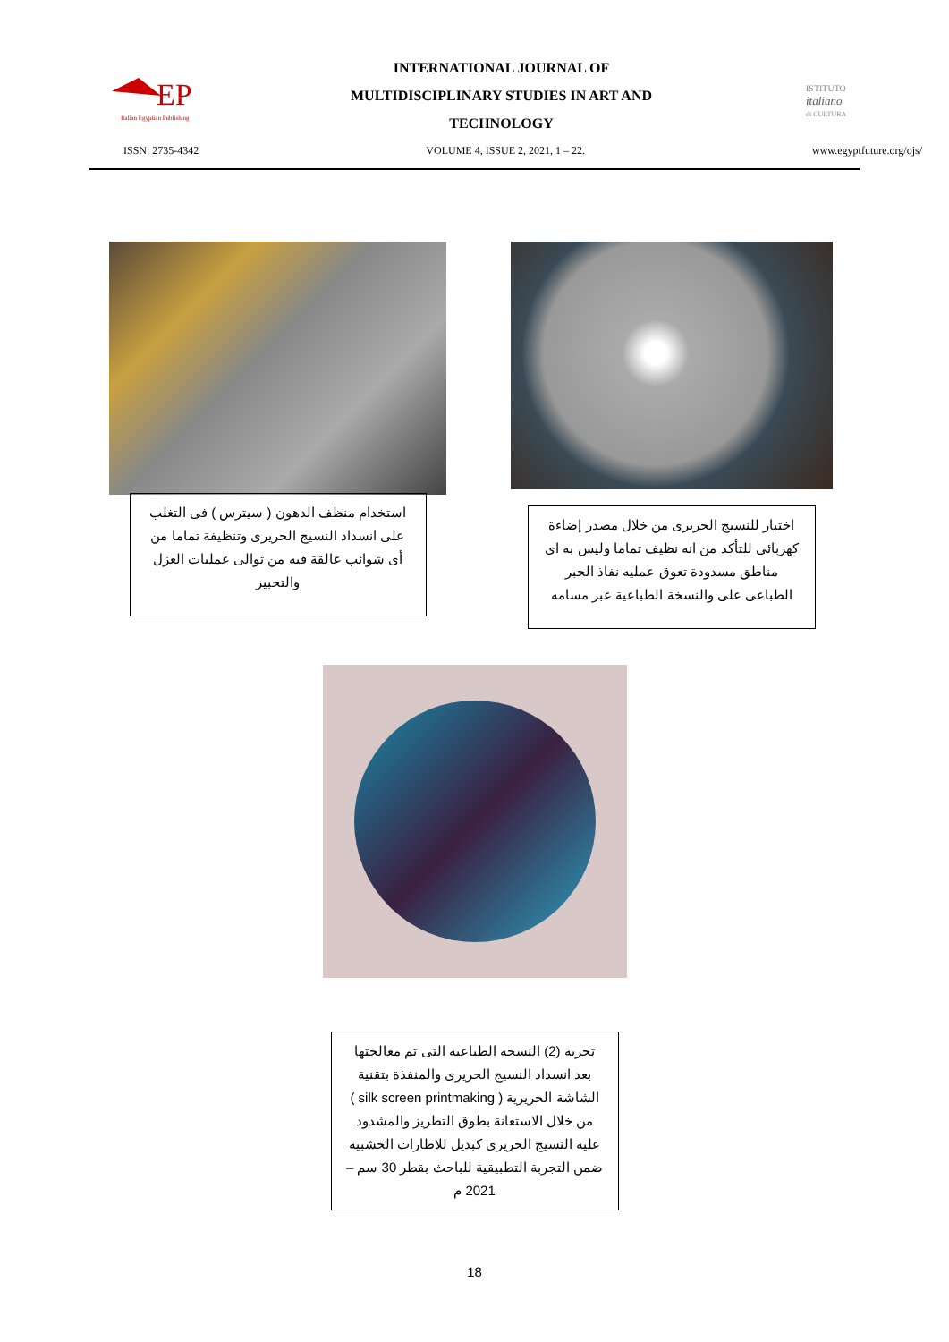EP
Italian Egyptian Publishing
INTERNATIONAL JOURNAL OF
MULTIDISCIPLINARY STUDIES IN ART AND
TECHNOLOGY
ISTITUTO
italiano
di CULTURA
ISSN: 2735-4342 VOLUME 4, ISSUE 2, 2021, 1 – 22. www.egyptfuture.org/ojs/
استخدام منظف الدهون ( سيترس ) فى التغلب على انسداد النسيج الحريرى وتنظيفة تماما من أى شوائب عالقة فيه من توالى عمليات العزل والتحبير
اختبار للنسيج الحريرى من خلال مصدر إضاءة كهربائى للتأكد من انه نظيف تماما وليس به اى مناطق مسدودة تعوق عمليه نفاذ الحبر الطباعى على والنسخة الطباعية عبر مسامه
تجربة (2) النسخه الطباعية التى تم معالجتها بعد انسداد النسيج الحريرى والمنفذة بتقنية الشاشة الحريرية ( silk screen printmaking ) من خلال الاستعانة بطوق التطريز والمشدود علية النسيج الحريرى كبديل للاطارات الخشبية ضمن التجربة التطبيقية للباحث بقطر 30 سم – 2021 م
18